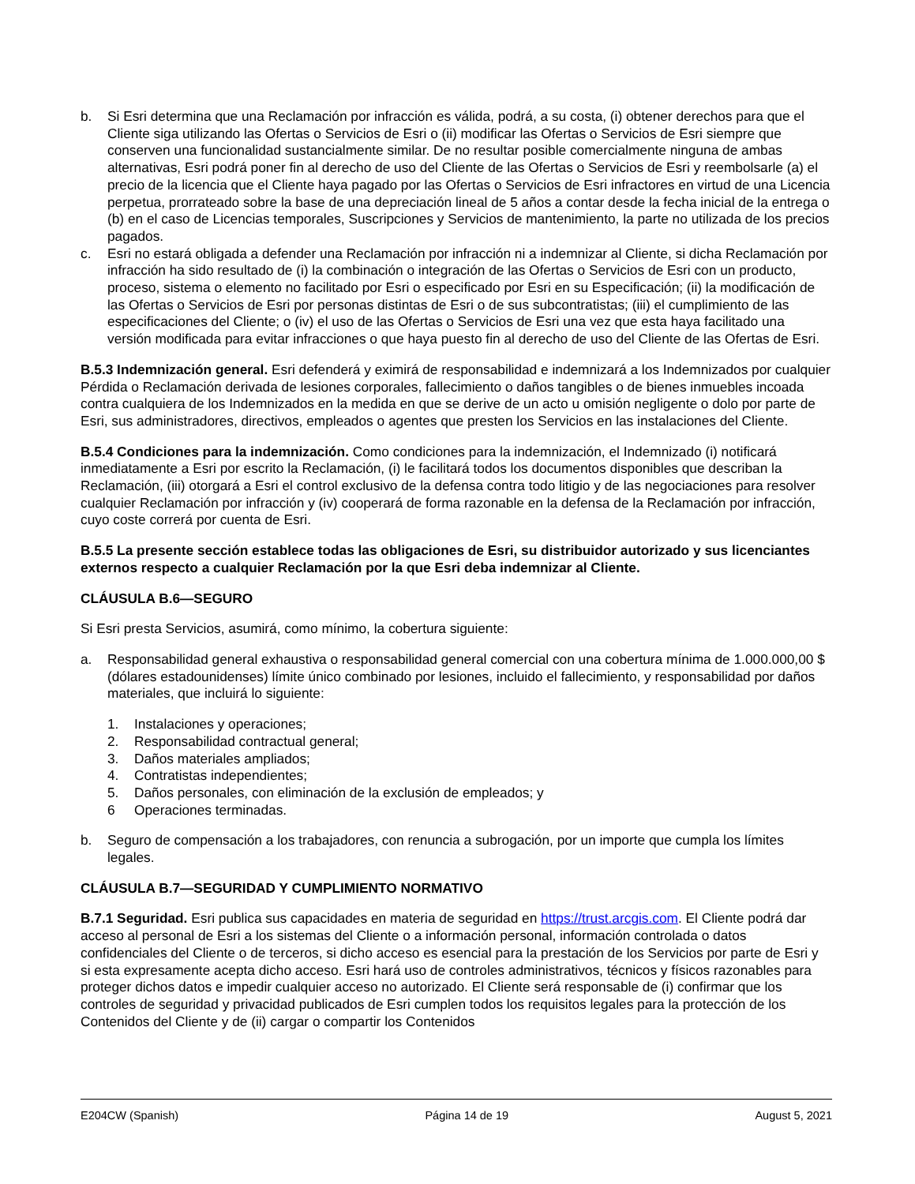b. Si Esri determina que una Reclamación por infracción es válida, podrá, a su costa, (i) obtener derechos para que el Cliente siga utilizando las Ofertas o Servicios de Esri o (ii) modificar las Ofertas o Servicios de Esri siempre que conserven una funcionalidad sustancialmente similar. De no resultar posible comercialmente ninguna de ambas alternativas, Esri podrá poner fin al derecho de uso del Cliente de las Ofertas o Servicios de Esri y reembolsarle (a) el precio de la licencia que el Cliente haya pagado por las Ofertas o Servicios de Esri infractores en virtud de una Licencia perpetua, prorrateado sobre la base de una depreciación lineal de 5 años a contar desde la fecha inicial de la entrega o (b) en el caso de Licencias temporales, Suscripciones y Servicios de mantenimiento, la parte no utilizada de los precios pagados.
c. Esri no estará obligada a defender una Reclamación por infracción ni a indemnizar al Cliente, si dicha Reclamación por infracción ha sido resultado de (i) la combinación o integración de las Ofertas o Servicios de Esri con un producto, proceso, sistema o elemento no facilitado por Esri o especificado por Esri en su Especificación; (ii) la modificación de las Ofertas o Servicios de Esri por personas distintas de Esri o de sus subcontratistas; (iii) el cumplimiento de las especificaciones del Cliente; o (iv) el uso de las Ofertas o Servicios de Esri una vez que esta haya facilitado una versión modificada para evitar infracciones o que haya puesto fin al derecho de uso del Cliente de las Ofertas de Esri.
B.5.3 Indemnización general. Esri defenderá y eximirá de responsabilidad e indemnizará a los Indemnizados por cualquier Pérdida o Reclamación derivada de lesiones corporales, fallecimiento o daños tangibles o de bienes inmuebles incoada contra cualquiera de los Indemnizados en la medida en que se derive de un acto u omisión negligente o dolo por parte de Esri, sus administradores, directivos, empleados o agentes que presten los Servicios en las instalaciones del Cliente.
B.5.4 Condiciones para la indemnización. Como condiciones para la indemnización, el Indemnizado (i) notificará inmediatamente a Esri por escrito la Reclamación, (i) le facilitará todos los documentos disponibles que describan la Reclamación, (iii) otorgará a Esri el control exclusivo de la defensa contra todo litigio y de las negociaciones para resolver cualquier Reclamación por infracción y (iv) cooperará de forma razonable en la defensa de la Reclamación por infracción, cuyo coste correrá por cuenta de Esri.
B.5.5 La presente sección establece todas las obligaciones de Esri, su distribuidor autorizado y sus licenciantes externos respecto a cualquier Reclamación por la que Esri deba indemnizar al Cliente.
CLÁUSULA B.6—SEGURO
Si Esri presta Servicios, asumirá, como mínimo, la cobertura siguiente:
a. Responsabilidad general exhaustiva o responsabilidad general comercial con una cobertura mínima de 1.000.000,00 $ (dólares estadounidenses) límite único combinado por lesiones, incluido el fallecimiento, y responsabilidad por daños materiales, que incluirá lo siguiente:
1. Instalaciones y operaciones;
2. Responsabilidad contractual general;
3. Daños materiales ampliados;
4. Contratistas independientes;
5. Daños personales, con eliminación de la exclusión de empleados; y
6 Operaciones terminadas.
b. Seguro de compensación a los trabajadores, con renuncia a subrogación, por un importe que cumpla los límites legales.
CLÁUSULA B.7—SEGURIDAD Y CUMPLIMIENTO NORMATIVO
B.7.1 Seguridad. Esri publica sus capacidades en materia de seguridad en https://trust.arcgis.com. El Cliente podrá dar acceso al personal de Esri a los sistemas del Cliente o a información personal, información controlada o datos confidenciales del Cliente o de terceros, si dicho acceso es esencial para la prestación de los Servicios por parte de Esri y si esta expresamente acepta dicho acceso. Esri hará uso de controles administrativos, técnicos y físicos razonables para proteger dichos datos e impedir cualquier acceso no autorizado. El Cliente será responsable de (i) confirmar que los controles de seguridad y privacidad publicados de Esri cumplen todos los requisitos legales para la protección de los Contenidos del Cliente y de (ii) cargar o compartir los Contenidos
E204CW (Spanish) Página 14 de 19 August 5, 2021